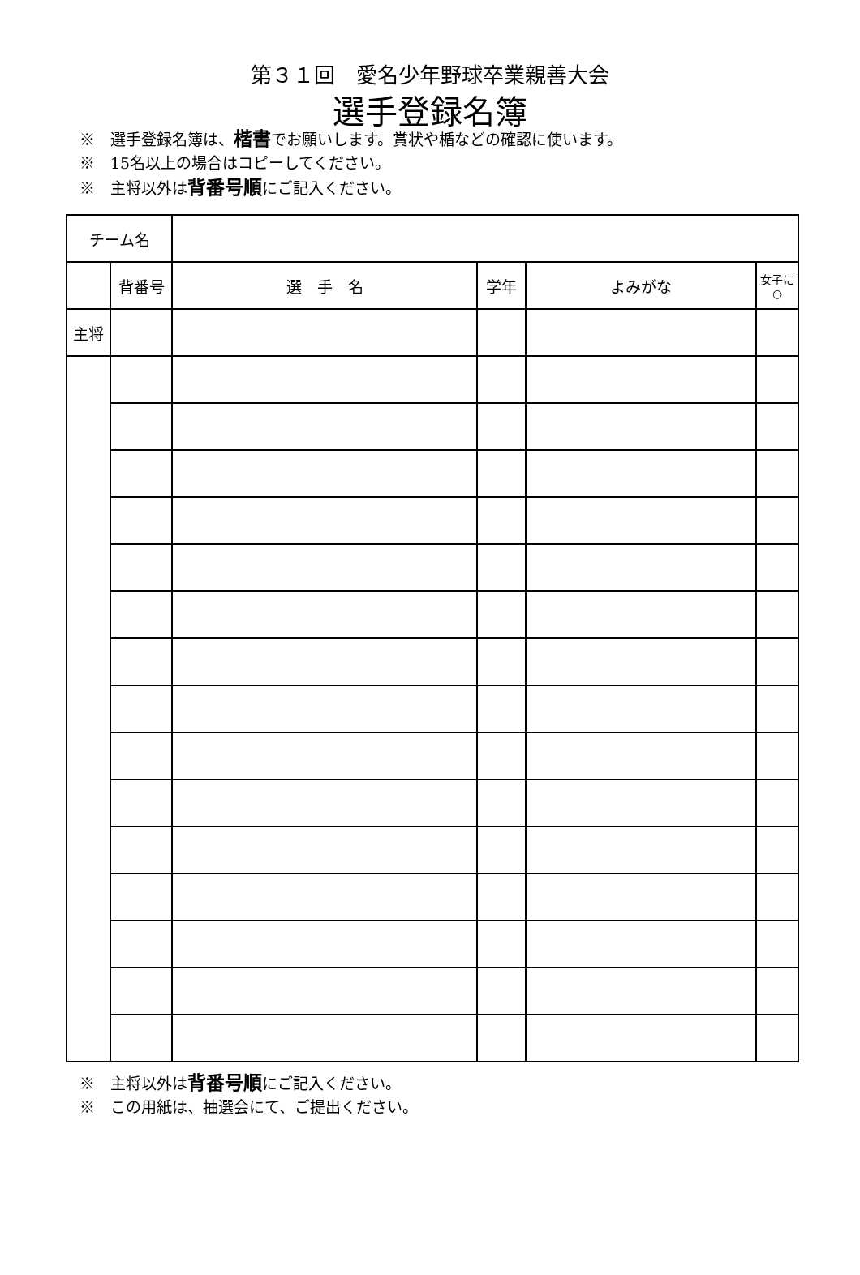第３１回　愛名少年野球卒業親善大会
選手登録名簿
※　選手登録名簿は、楷書でお願いします。賞状や楯などの確認に使います。
※　15名以上の場合はコピーしてください。
※　主将以外は背番号順にご記入ください。
| チーム名 | | | | | |
| | 背番号 | 選 手 名 | 学年 | よみがな | 女子に○ |
| 主将 | | | | | |
※　主将以外は背番号順にご記入ください。
※　この用紙は、抽選会にて、ご提出ください。